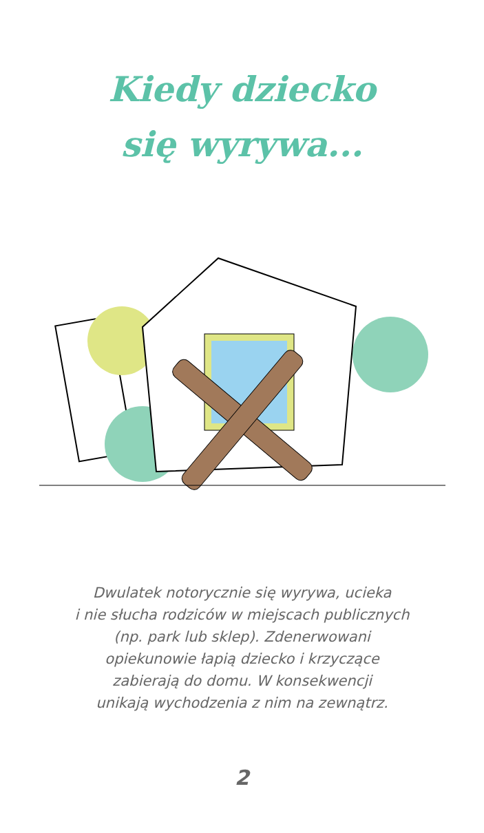Kiedy dziecko
się wyrywa...
Dwulatek notorycznie się wyrywa, ucieka
i nie słucha rodziców w miejscach publicznych
(np. park lub sklep). Zdenerwowani
opiekunowie łapią dziecko i krzyczące
zabierają do domu. W konsekwencji
unikają wychodzenia z nim na zewnątrz.
2